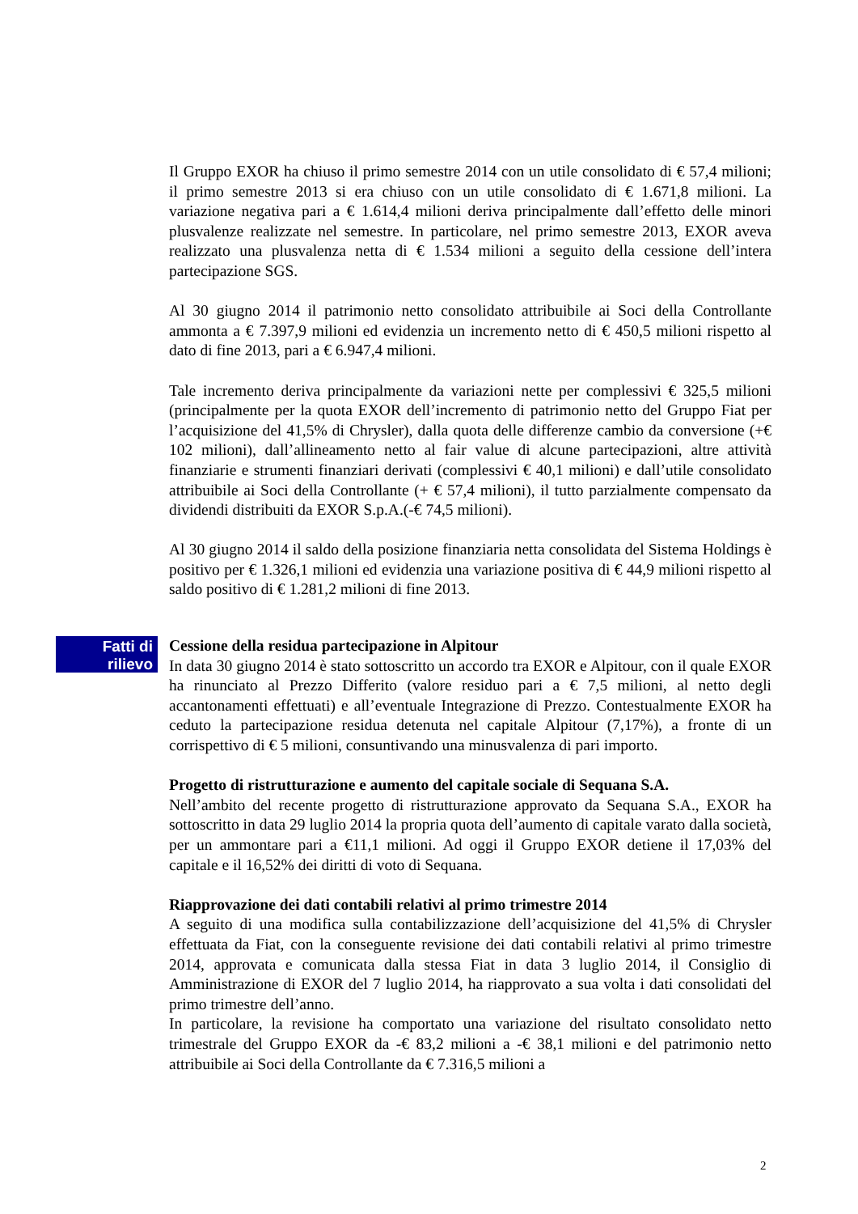Il Gruppo EXOR ha chiuso il primo semestre 2014 con un utile consolidato di € 57,4 milioni; il primo semestre 2013 si era chiuso con un utile consolidato di € 1.671,8 milioni. La variazione negativa pari a € 1.614,4 milioni deriva principalmente dall’effetto delle minori plusvalenze realizzate nel semestre. In particolare, nel primo semestre 2013, EXOR aveva realizzato una plusvalenza netta di € 1.534 milioni a seguito della cessione dell’intera partecipazione SGS.
Al 30 giugno 2014 il patrimonio netto consolidato attribuibile ai Soci della Controllante ammonta a € 7.397,9 milioni ed evidenzia un incremento netto di € 450,5 milioni rispetto al dato di fine 2013, pari a € 6.947,4 milioni.
Tale incremento deriva principalmente da variazioni nette per complessivi € 325,5 milioni (principalmente per la quota EXOR dell’incremento di patrimonio netto del Gruppo Fiat per l’acquisizione del 41,5% di Chrysler), dalla quota delle differenze cambio da conversione (+€ 102 milioni), dall’allineamento netto al fair value di alcune partecipazioni, altre attività finanziarie e strumenti finanziari derivati (complessivi € 40,1 milioni) e dall’utile consolidato attribuibile ai Soci della Controllante (+ € 57,4 milioni), il tutto parzialmente compensato da dividendi distribuiti da EXOR S.p.A.(-€ 74,5 milioni).
Al 30 giugno 2014 il saldo della posizione finanziaria netta consolidata del Sistema Holdings è positivo per € 1.326,1 milioni ed evidenzia una variazione positiva di € 44,9 milioni rispetto al saldo positivo di € 1.281,2 milioni di fine 2013.
Fatti di
rilievo
Cessione della residua partecipazione in Alpitour
In data 30 giugno 2014 è stato sottoscritto un accordo tra EXOR e Alpitour, con il quale EXOR ha rinunciato al Prezzo Differito (valore residuo pari a € 7,5 milioni, al netto degli accantonamenti effettuati) e all’eventuale Integrazione di Prezzo. Contestualmente EXOR ha ceduto la partecipazione residua detenuta nel capitale Alpitour (7,17%), a fronte di un corrispettivo di € 5 milioni, consuntivando una minusvalenza di pari importo.
Progetto di ristrutturazione e aumento del capitale sociale di Sequana S.A.
Nell’ambito del recente progetto di ristrutturazione approvato da Sequana S.A., EXOR ha sottoscritto in data 29 luglio 2014 la propria quota dell’aumento di capitale varato dalla società, per un ammontare pari a €11,1 milioni. Ad oggi il Gruppo EXOR detiene il 17,03% del capitale e il 16,52% dei diritti di voto di Sequana.
Riapprovazione dei dati contabili relativi al primo trimestre 2014
A seguito di una modifica sulla contabilizzazione dell’acquisizione del 41,5% di Chrysler effettuata da Fiat, con la conseguente revisione dei dati contabili relativi al primo trimestre 2014, approvata e comunicata dalla stessa Fiat in data 3 luglio 2014, il Consiglio di Amministrazione di EXOR del 7 luglio 2014, ha riapprovato a sua volta i dati consolidati del primo trimestre dell’anno.
In particolare, la revisione ha comportato una variazione del risultato consolidato netto trimestrale del Gruppo EXOR da -€ 83,2 milioni a -€ 38,1 milioni e del patrimonio netto attribuibile ai Soci della Controllante da € 7.316,5 milioni a
2